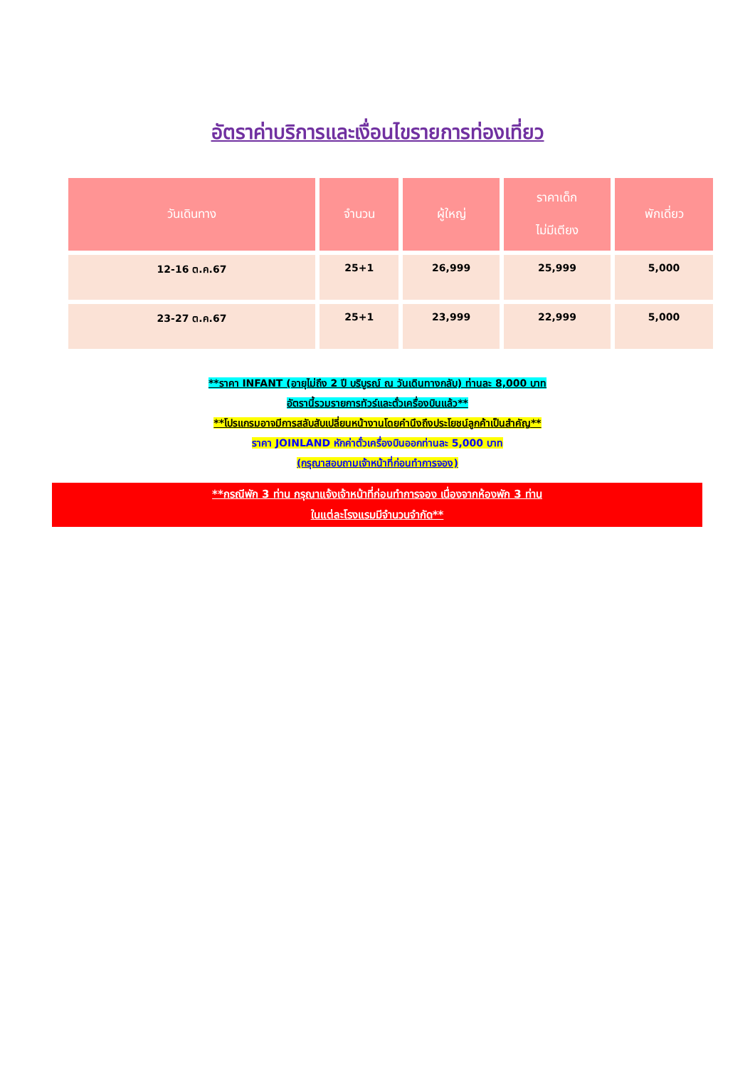อัตราค่าบริการและเงื่อนไขรายการท่องเที่ยว
| วันเดินทาง | จำนวน | ผู้ใหญ่ | ราคาเด็ก ไม่มีเตียง | พักเดี่ยว |
| --- | --- | --- | --- | --- |
| 12-16 ต.ค.67 | 25+1 | 26,999 | 25,999 | 5,000 |
| 23-27 ต.ค.67 | 25+1 | 23,999 | 22,999 | 5,000 |
**ราคา INFANT (อายุไม่ถึง 2 ปี บริบูรณ์ ณ วันเดินทางกลับ) ท่านละ 8,000 บาท
อัตรานี้รวมรายการทัวร์และตั๋วเครื่องบินแล้ว**
**โปรแกรมอาจมีการสลับสับเปลี่ยนหน้างานโดยคำนึงถึงประโยชน์ลูกค้าเป็นสำคัญ**
ราคา JOINLAND หักค่าตั๋วเครื่องบินออกท่านละ 5,000 บาท
(กรุณาสอบถามเจ้าหน้าที่ก่อนทำการจอง)
**กรณีพัก 3 ท่าน กรุณาแจ้งเจ้าหน้าที่ก่อนทำการจอง เนื่องจากห้องพัก 3 ท่าน
ในแต่ละโรงแรมมีจำนวนจำกัด**